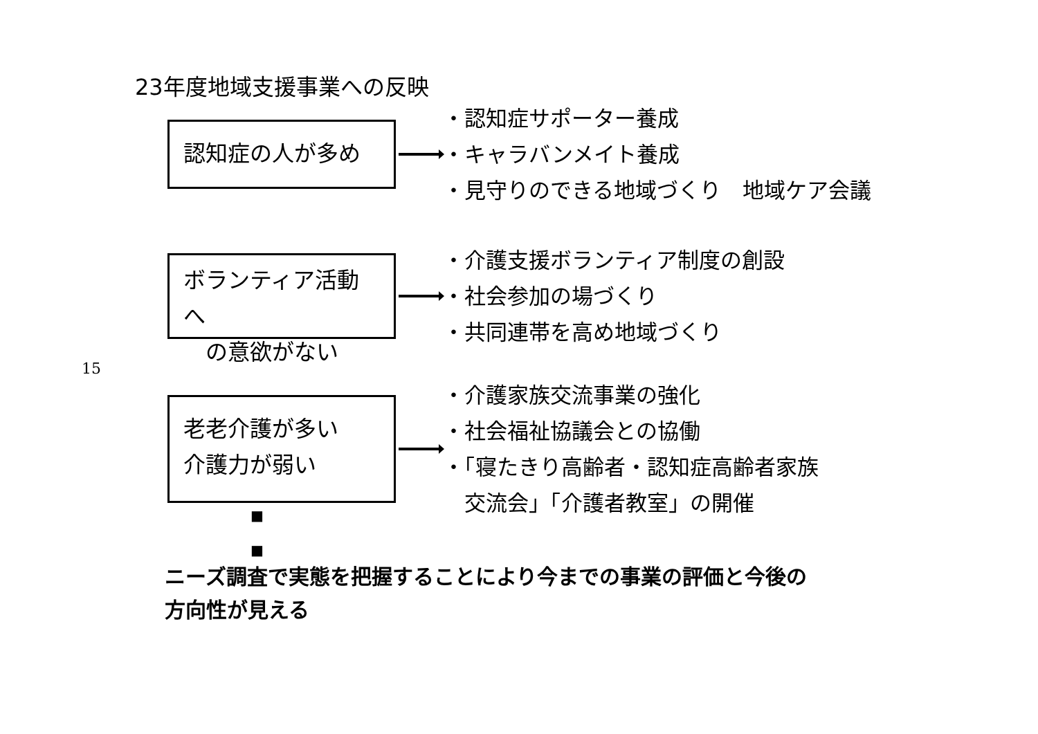15
23年度地域支援事業への反映
認知症の人が多め
・認知症サポーター養成
・キャラバンメイト養成
・見守りのできる地域づくり　地域ケア会議
ボランティア活動へ
　の意欲がない
・介護支援ボランティア制度の創設
・社会参加の場づくり
・共同連帯を高め地域づくり
老老介護が多い
介護力が弱い
・介護家族交流事業の強化
・社会福祉協議会との協働
・「寝たきり高齢者・認知症高齢者家族
　交流会」「介護者教室」の開催
■
■
ニーズ調査で実態を把握することにより今までの事業の評価と今後の
方向性が見える